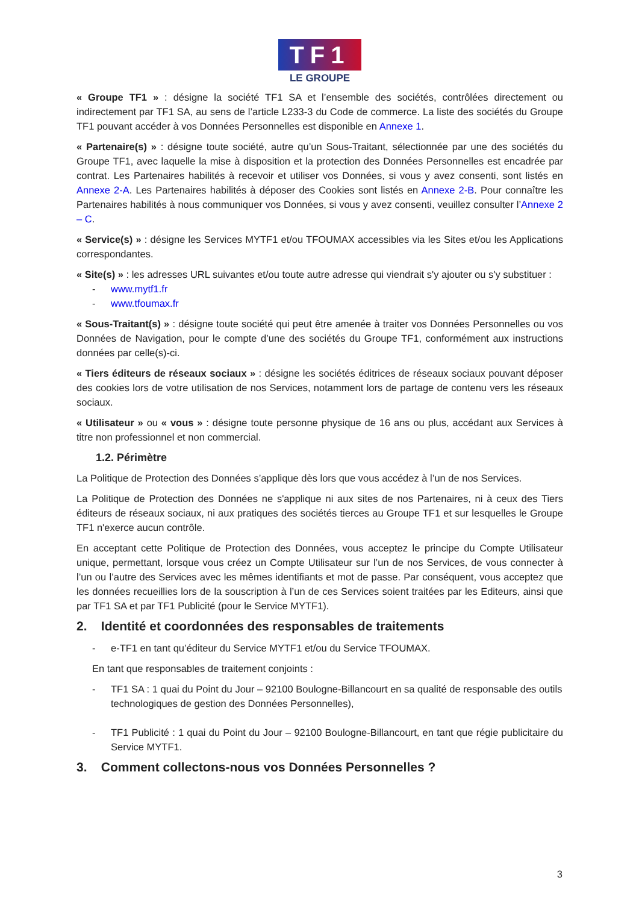TF1
LE GROUPE
« Groupe TF1 » : désigne la société TF1 SA et l’ensemble des sociétés, contrôlées directement ou indirectement par TF1 SA, au sens de l’article L233-3 du Code de commerce. La liste des sociétés du Groupe TF1 pouvant accéder à vos Données Personnelles est disponible en Annexe 1.
« Partenaire(s) » : désigne toute société, autre qu’un Sous-Traitant, sélectionnée par une des sociétés du Groupe TF1, avec laquelle la mise à disposition et la protection des Données Personnelles est encadrée par contrat. Les Partenaires habilités à recevoir et utiliser vos Données, si vous y avez consenti, sont listés en Annexe 2-A. Les Partenaires habilités à déposer des Cookies sont listés en Annexe 2-B. Pour connaître les Partenaires habilités à nous communiquer vos Données, si vous y avez consenti, veuillez consulter l’Annexe 2 – C.
« Service(s) » : désigne les Services MYTF1 et/ou TFOUMAX accessibles via les Sites et/ou les Applications correspondantes.
« Site(s) » : les adresses URL suivantes et/ou toute autre adresse qui viendrait s'y ajouter ou s'y substituer :
- www.mytf1.fr
- www.tfoumax.fr
« Sous-Traitant(s) » : désigne toute société qui peut être amenée à traiter vos Données Personnelles ou vos Données de Navigation, pour le compte d’une des sociétés du Groupe TF1, conformément aux instructions données par celle(s)-ci.
« Tiers éditeurs de réseaux sociaux » : désigne les sociétés éditrices de réseaux sociaux pouvant déposer des cookies lors de votre utilisation de nos Services, notamment lors de partage de contenu vers les réseaux sociaux.
« Utilisateur » ou « vous » : désigne toute personne physique de 16 ans ou plus, accédant aux Services à titre non professionnel et non commercial.
1.2. Périmètre
La Politique de Protection des Données s’applique dès lors que vous accédez à l’un de nos Services.
La Politique de Protection des Données ne s'applique ni aux sites de nos Partenaires, ni à ceux des Tiers éditeurs de réseaux sociaux, ni aux pratiques des sociétés tierces au Groupe TF1 et sur lesquelles le Groupe TF1 n'exerce aucun contrôle.
En acceptant cette Politique de Protection des Données, vous acceptez le principe du Compte Utilisateur unique, permettant, lorsque vous créez un Compte Utilisateur sur l’un de nos Services, de vous connecter à l’un ou l’autre des Services avec les mêmes identifiants et mot de passe. Par conséquent, vous acceptez que les données recueillies lors de la souscription à l’un de ces Services soient traitées par les Editeurs, ainsi que par TF1 SA et par TF1 Publicité (pour le Service MYTF1).
2. Identité et coordonnées des responsables de traitements
- e-TF1 en tant qu’éditeur du Service MYTF1 et/ou du Service TFOUMAX.
En tant que responsables de traitement conjoints :
- TF1 SA : 1 quai du Point du Jour – 92100 Boulogne-Billancourt en sa qualité de responsable des outils technologiques de gestion des Données Personnelles),
- TF1 Publicité : 1 quai du Point du Jour – 92100 Boulogne-Billancourt, en tant que régie publicitaire du Service MYTF1.
3. Comment collectons-nous vos Données Personnelles ?
3